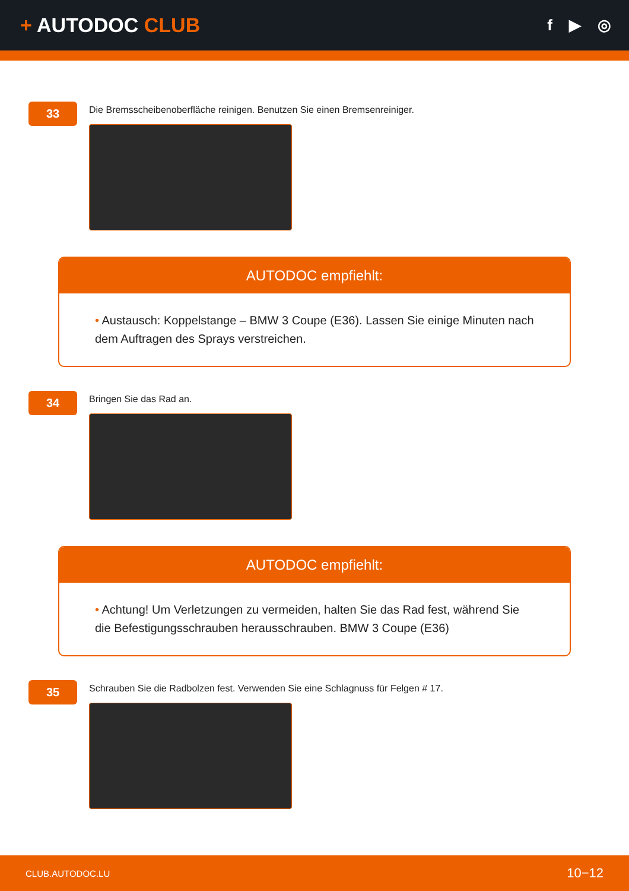+ AUTODOC CLUB
f ▶ ◎
33
Die Bremsscheibenoberfläche reinigen. Benutzen Sie einen Bremsenreiniger.
AUTODOC empfiehlt:
• Austausch: Koppelstange – BMW 3 Coupe (E36). Lassen Sie einige Minuten nach dem Auftragen des Sprays verstreichen.
34
Bringen Sie das Rad an.
AUTODOC empfiehlt:
• Achtung! Um Verletzungen zu vermeiden, halten Sie das Rad fest, während Sie die Befestigungsschrauben herausschrauben. BMW 3 Coupe (E36)
35
Schrauben Sie die Radbolzen fest. Verwenden Sie eine Schlagnuss für Felgen # 17.
CLUB.AUTODOC.LU 10−12